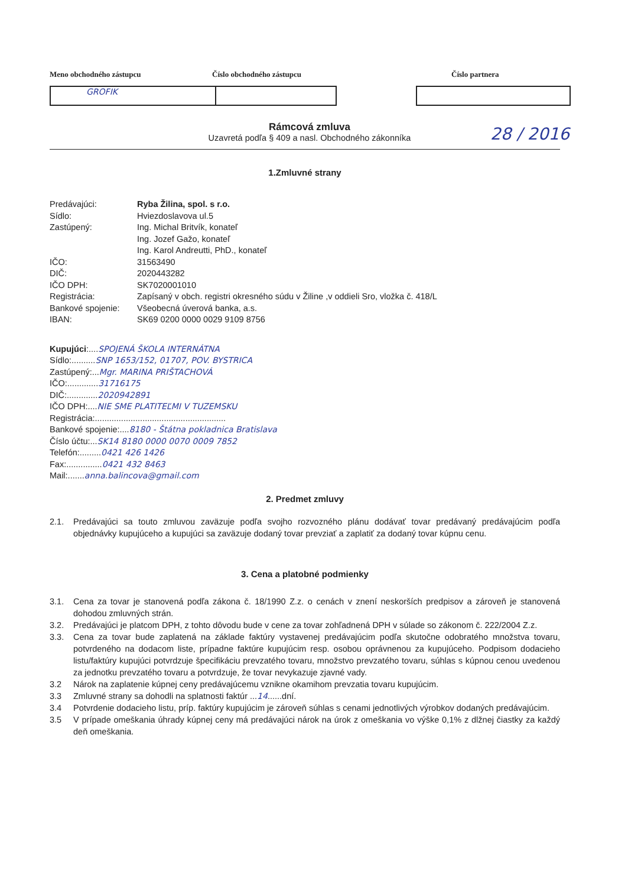Meno obchodného zástupcu Číslo obchodného zástupcu Číslo partnera
GROFIK
Rámcová zmluva
Uzavretá podľa § 409 a nasl. Obchodného zákonníka
28 / 2016
1.Zmluvné strany
Predávajúci: Ryba Žilina, spol. s r.o.
Sídlo: Hviezdoslavova ul.5
Zastúpený: Ing. Michal Britvík, konateľ
Ing. Jozef Gažo, konateľ
Ing. Karol Andreutti, PhD., konateľ
IČO: 31563490
DIČ: 2020443282
IČO DPH: SK7020001010
Registrácia: Zapísaný v obch. registri okresného súdu v Žiline ,v oddieli Sro, vložka č. 418/L
Bankové spojenie: Všeobecná úverová banka, a.s.
IBAN: SK69 0200 0000 0029 9109 8756
Kupujúci:.... SPOJENÁ ŠKOLA INTERNÁTNA
Sídlo:.......... SNP 1653/152, 01707, POV. BYSTRICA
Zastúpený:... Mgr. MARINA PRIŠTACHOVÁ
IČO:............. 31716175
DIČ:............. 2020942891
IČO DPH:.... NIE SME PLATITEĽMI V TUZEMSKU
Registrácia:.......................................................
Bankové spojenie:.... 8180 - Štátna pokladnica Bratislava
Číslo účtu:... SK14 8180 0000 0070 0009 7852
Telefón:......... 0421 426 1426
Fax:............... 0421 432 8463
Mail:....... anna.balincova@gmail.com
2. Predmet zmluvy
2.1. Predávajúci sa touto zmluvou zaväzuje podľa svojho rozvozného plánu dodávať tovar predávaný predávajúcim podľa objednávky kupujúceho a kupujúci sa zaväzuje dodaný tovar prevziať a zaplatiť za dodaný tovar kúpnu cenu.
3. Cena a platobné podmienky
3.1. Cena za tovar je stanovená podľa zákona č. 18/1990 Z.z. o cenách v znení neskorších predpisov a zároveň je stanovená dohodou zmluvných strán.
3.2. Predávajúci je platcom DPH, z tohto dôvodu bude v cene za tovar zohľadnená DPH v súlade so zákonom č. 222/2004 Z.z.
3.3. Cena za tovar bude zaplatená na základe faktúry vystavenej predávajúcim podľa skutočne odobratého množstva tovaru, potvrdeného na dodacom liste, prípadne faktúre kupujúcim resp. osobou oprávnenou za kupujúceho. Podpisom dodacieho listu/faktúry kupujúci potvrdzuje špecifikáciu prevzatého tovaru, množstvo prevzatého tovaru, súhlas s kúpnou cenou uvedenou za jednotku prevzatého tovaru a potvrdzuje, že tovar nevykazuje zjavné vady.
3.2 Nárok na zaplatenie kúpnej ceny predávajúcemu vznikne okamihom prevzatia tovaru kupujúcim.
3.3 Zmluvné strany sa dohodli na splatnosti faktúr ...14......dní.
3.4 Potvrdenie dodacieho listu, príp. faktúry kupujúcim je zároveň súhlas s cenami jednotlivých výrobkov dodaných predávajúcim.
3.5 V prípade omeškania úhrady kúpnej ceny má predávajúci nárok na úrok z omeškania vo výške 0,1% z dlžnej čiastky za každý deň omeškania.